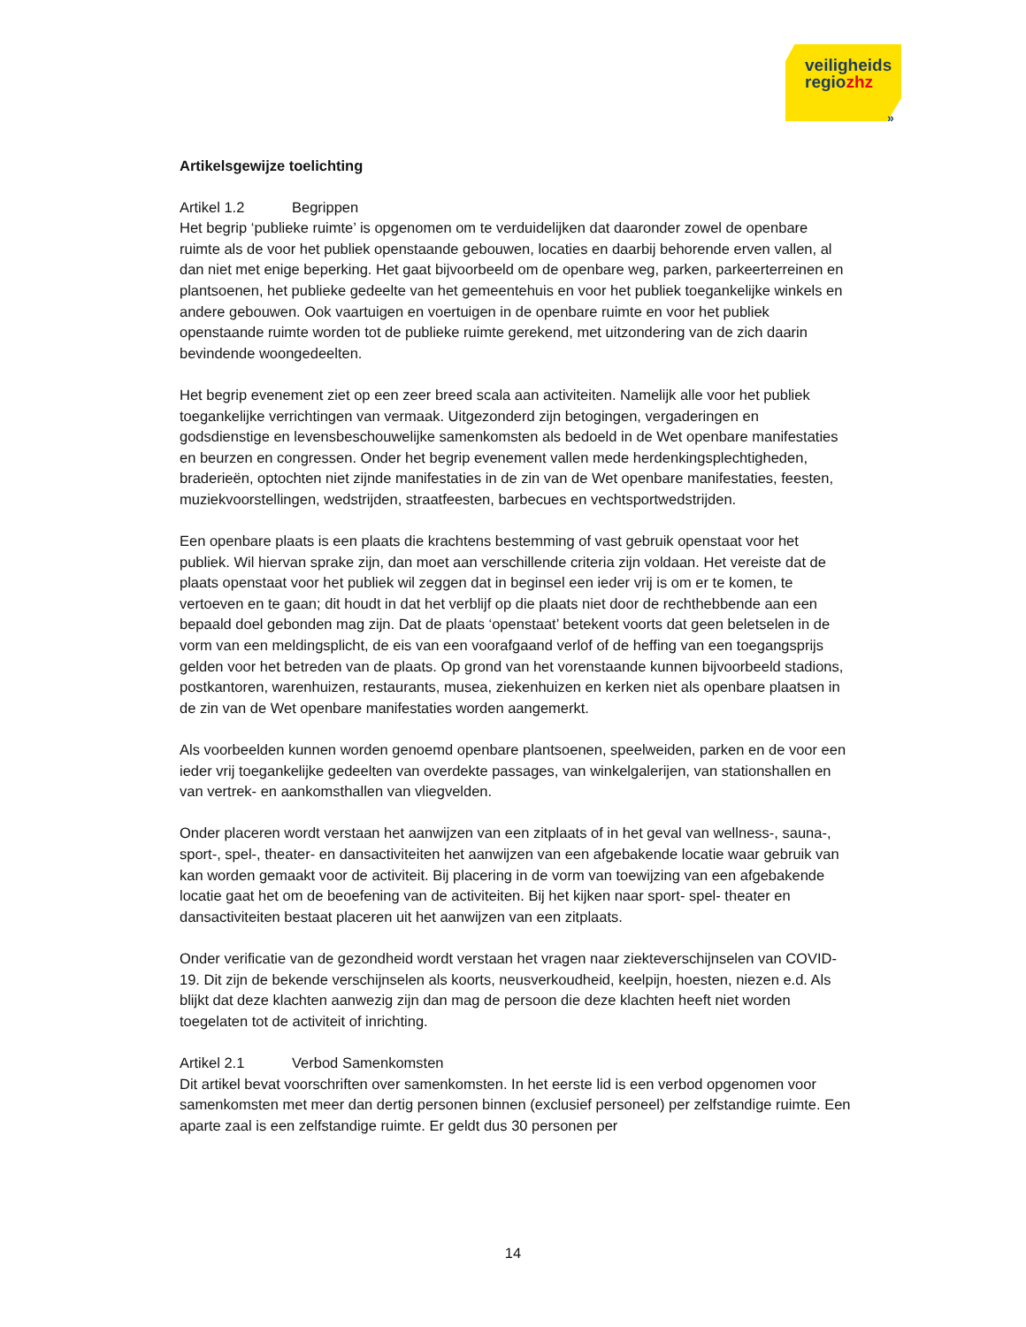veiligheids
regiozhz
»
Artikelsgewijze toelichting
Artikel 1.2 Begrippen
Het begrip ‘publieke ruimte’ is opgenomen om te verduidelijken dat daaronder zowel de openbare ruimte als de voor het publiek openstaande gebouwen, locaties en daarbij behorende erven vallen, al dan niet met enige beperking. Het gaat bijvoorbeeld om de openbare weg, parken, parkeerterreinen en plantsoenen, het publieke gedeelte van het gemeentehuis en voor het publiek toegankelijke winkels en andere gebouwen. Ook vaartuigen en voertuigen in de openbare ruimte en voor het publiek openstaande ruimte worden tot de publieke ruimte gerekend, met uitzondering van de zich daarin bevindende woongedeelten.
Het begrip evenement ziet op een zeer breed scala aan activiteiten. Namelijk alle voor het publiek toegankelijke verrichtingen van vermaak. Uitgezonderd zijn betogingen, vergaderingen en godsdienstige en levensbeschouwelijke samenkomsten als bedoeld in de Wet openbare manifestaties en beurzen en congressen. Onder het begrip evenement vallen mede herdenkingsplechtigheden, braderieën, optochten niet zijnde manifestaties in de zin van de Wet openbare manifestaties, feesten, muziekvoorstellingen, wedstrijden, straatfeesten, barbecues en vechtsportwedstrijden.
Een openbare plaats is een plaats die krachtens bestemming of vast gebruik openstaat voor het publiek. Wil hiervan sprake zijn, dan moet aan verschillende criteria zijn voldaan. Het vereiste dat de plaats openstaat voor het publiek wil zeggen dat in beginsel een ieder vrij is om er te komen, te vertoeven en te gaan; dit houdt in dat het verblijf op die plaats niet door de rechthebbende aan een bepaald doel gebonden mag zijn. Dat de plaats ‘openstaat’ betekent voorts dat geen beletselen in de vorm van een meldingsplicht, de eis van een voorafgaand verlof of de heffing van een toegangsprijs gelden voor het betreden van de plaats. Op grond van het vorenstaande kunnen bijvoorbeeld stadions, postkantoren, warenhuizen, restaurants, musea, ziekenhuizen en kerken niet als openbare plaatsen in de zin van de Wet openbare manifestaties worden aangemerkt.
Als voorbeelden kunnen worden genoemd openbare plantsoenen, speelweiden, parken en de voor een ieder vrij toegankelijke gedeelten van overdekte passages, van winkelgalerijen, van stationshallen en van vertrek- en aankomsthallen van vliegvelden.
Onder placeren wordt verstaan het aanwijzen van een zitplaats of in het geval van wellness-, sauna-, sport-, spel-, theater- en dansactiviteiten het aanwijzen van een afgebakende locatie waar gebruik van kan worden gemaakt voor de activiteit. Bij placering in de vorm van toewijzing van een afgebakende locatie gaat het om de beoefening van de activiteiten. Bij het kijken naar sport- spel- theater en dansactiviteiten bestaat placeren uit het aanwijzen van een zitplaats.
Onder verificatie van de gezondheid wordt verstaan het vragen naar ziekteverschijnselen van COVID-19. Dit zijn de bekende verschijnselen als koorts, neusverkoudheid, keelpijn, hoesten, niezen e.d. Als blijkt dat deze klachten aanwezig zijn dan mag de persoon die deze klachten heeft niet worden toegelaten tot de activiteit of inrichting.
Artikel 2.1 Verbod Samenkomsten
Dit artikel bevat voorschriften over samenkomsten. In het eerste lid is een verbod opgenomen voor samenkomsten met meer dan dertig personen binnen (exclusief personeel) per zelfstandige ruimte. Een aparte zaal is een zelfstandige ruimte. Er geldt dus 30 personen per
14